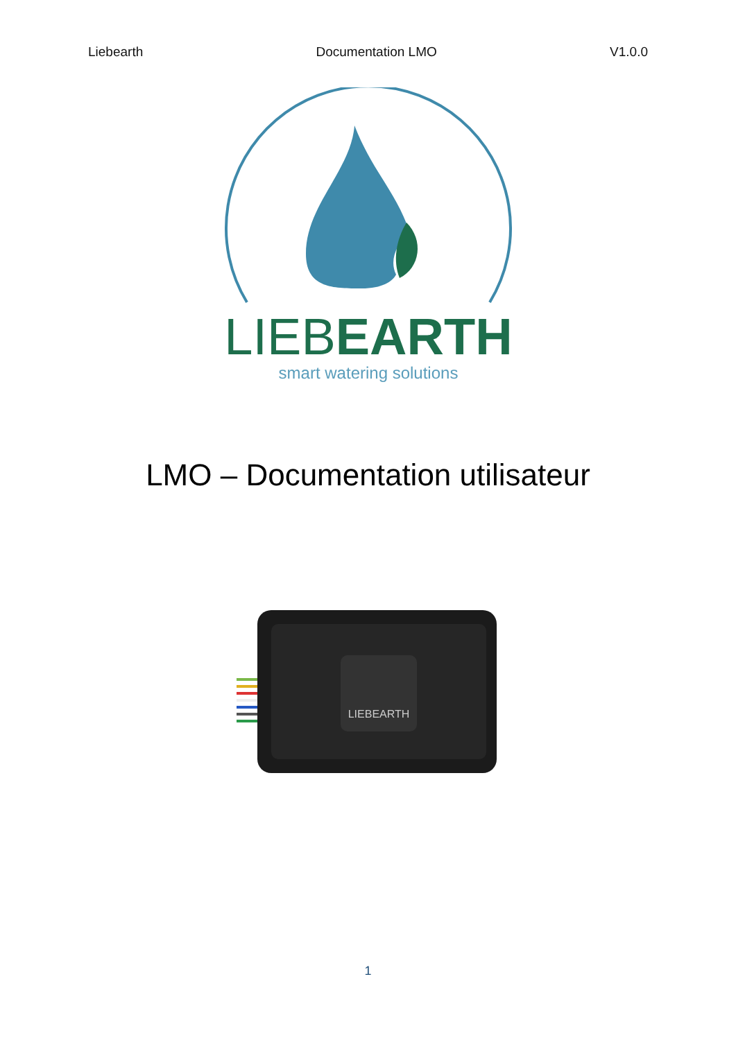Liebearth Documentation LMO V1.0.0
LIEBEARTH
smart watering solutions
LMO – Documentation utilisateur
LIEBEARTH
1